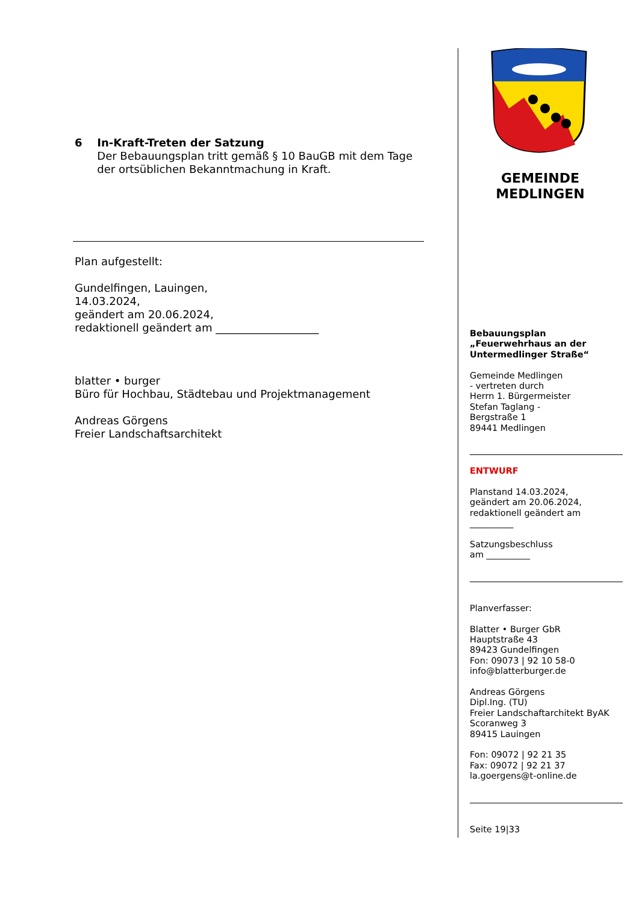6 In-Kraft-Treten der Satzung
Der Bebauungsplan tritt gemäß § 10 BauGB mit dem Tage der ortsüblichen Bekanntmachung in Kraft.
Plan aufgestellt:
Gundelfingen, Lauingen,
14.03.2024,
geändert am 20.06.2024,
redaktionell geändert am ___________________
blatter • burger
Büro für Hochbau, Städtebau und Projektmanagement
Andreas Görgens
Freier Landschaftsarchitekt
GEMEINDE
MEDLINGEN
Bebauungsplan
„Feuerwehrhaus an der Untermedlinger Straße“
Gemeinde Medlingen
- vertreten durch
Herrn 1. Bürgermeister
Stefan Taglang -
Bergstraße 1
89441 Medlingen
ENTWURF
Planstand 14.03.2024,
geändert am 20.06.2024,
redaktionell geändert am
__________
Satzungsbeschluss
am __________
Planverfasser:
Blatter • Burger GbR
Hauptstraße 43
89423 Gundelfingen
Fon: 09073 | 92 10 58-0
info@blatterburger.de
Andreas Görgens
Dipl.Ing. (TU)
Freier Landschaftarchitekt ByAK
Scoranweg 3
89415 Lauingen
Fon: 09072 | 92 21 35
Fax: 09072 | 92 21 37
la.goergens@t-online.de
Seite 19|33